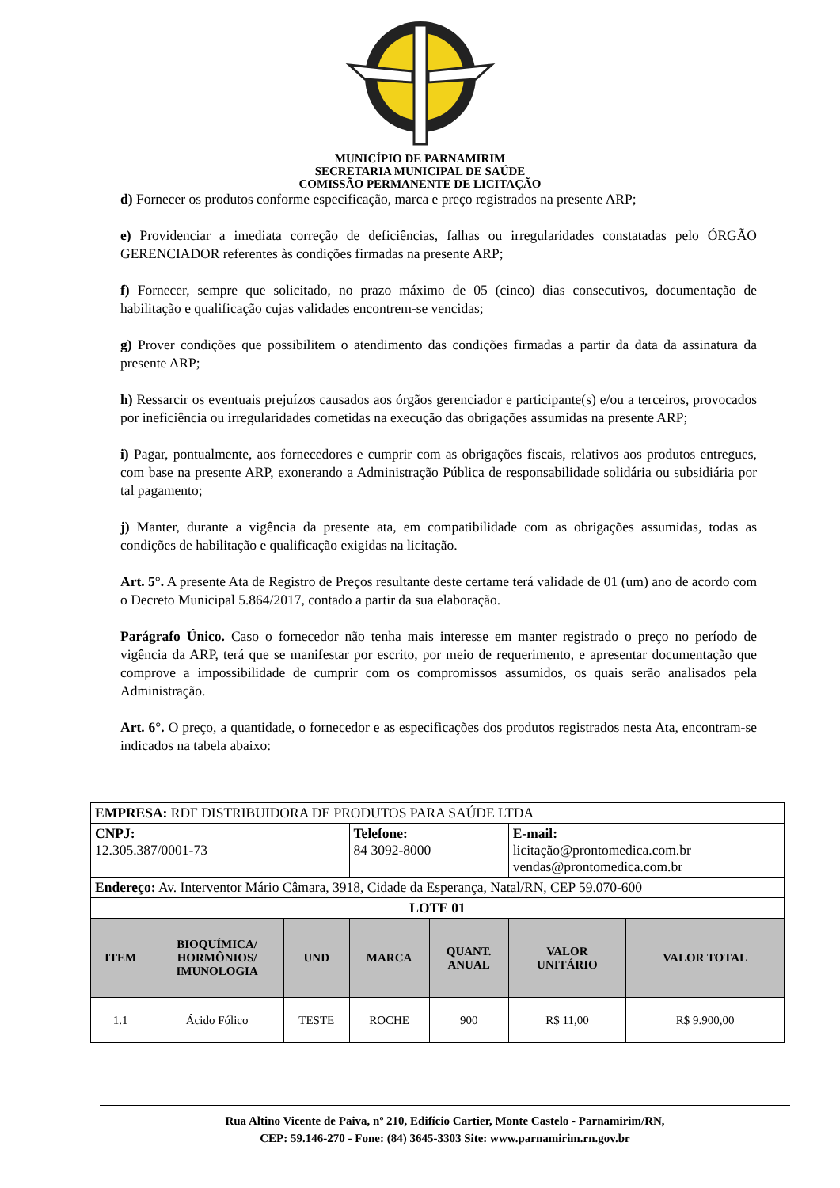MUNICÍPIO DE PARNAMIRIM
SECRETARIA MUNICIPAL DE SAÚDE
COMISSÃO PERMANENTE DE LICITAÇÃO
d) Fornecer os produtos conforme especificação, marca e preço registrados na presente ARP;
e) Providenciar a imediata correção de deficiências, falhas ou irregularidades constatadas pelo ÓRGÃO GERENCIADOR referentes às condições firmadas na presente ARP;
f) Fornecer, sempre que solicitado, no prazo máximo de 05 (cinco) dias consecutivos, documentação de habilitação e qualificação cujas validades encontrem-se vencidas;
g) Prover condições que possibilitem o atendimento das condições firmadas a partir da data da assinatura da presente ARP;
h) Ressarcir os eventuais prejuízos causados aos órgãos gerenciador e participante(s) e/ou a terceiros, provocados por ineficiência ou irregularidades cometidas na execução das obrigações assumidas na presente ARP;
i) Pagar, pontualmente, aos fornecedores e cumprir com as obrigações fiscais, relativos aos produtos entregues, com base na presente ARP, exonerando a Administração Pública de responsabilidade solidária ou subsidiária por tal pagamento;
j) Manter, durante a vigência da presente ata, em compatibilidade com as obrigações assumidas, todas as condições de habilitação e qualificação exigidas na licitação.
Art. 5°. A presente Ata de Registro de Preços resultante deste certame terá validade de 01 (um) ano de acordo com o Decreto Municipal 5.864/2017, contado a partir da sua elaboração.
Parágrafo Único. Caso o fornecedor não tenha mais interesse em manter registrado o preço no período de vigência da ARP, terá que se manifestar por escrito, por meio de requerimento, e apresentar documentação que comprove a impossibilidade de cumprir com os compromissos assumidos, os quais serão analisados pela Administração.
Art. 6°. O preço, a quantidade, o fornecedor e as especificações dos produtos registrados nesta Ata, encontram-se indicados na tabela abaixo:
| EMPRESA: RDF DISTRIBUIDORA DE PRODUTOS PARA SAÚDE LTDA | | | | | | |
| CNPJ: 12.305.387/0001-73 | | | Telefone: 84 3092-8000 | | E-mail: licitação@prontomedica.com.br vendas@prontomedica.com.br | |
| Endereço: Av. Interventor Mário Câmara, 3918, Cidade da Esperança, Natal/RN, CEP 59.070-600 | | | | | | |
| LOTE 01 | | | | | | |
| ITEM | BIOQUÍMICA/ HORMÔNIOS/ IMUNOLOGIA | UND | MARCA | QUANT. ANUAL | VALOR UNITÁRIO | VALOR TOTAL |
| 1.1 | Ácido Fólico | TESTE | ROCHE | 900 | R$ 11,00 | R$ 9.900,00 |
Rua Altino Vicente de Paiva, nº 210, Edifício Cartier, Monte Castelo - Parnamirim/RN,
CEP: 59.146-270 - Fone: (84) 3645-3303 Site: www.parnamirim.rn.gov.br